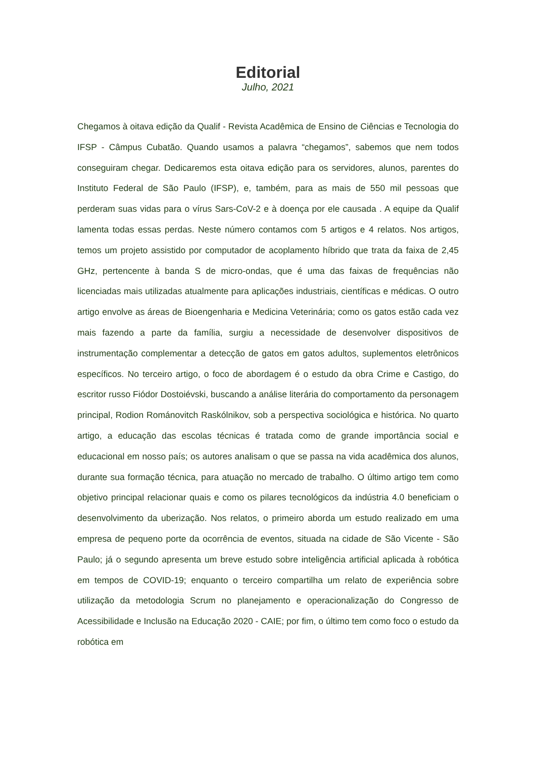Editorial
Julho, 2021
Chegamos à oitava edição da Qualif - Revista Acadêmica de Ensino de Ciências e Tecnologia do IFSP - Câmpus Cubatão. Quando usamos a palavra “chegamos”, sabemos que nem todos conseguiram chegar. Dedicaremos esta oitava edição para os servidores, alunos, parentes do Instituto Federal de São Paulo (IFSP), e, também, para as mais de 550 mil pessoas que perderam suas vidas para o vírus Sars-CoV-2 e à doença por ele causada . A equipe da Qualif lamenta todas essas perdas. Neste número contamos com 5 artigos e 4 relatos. Nos artigos, temos um projeto assistido por computador de acoplamento híbrido que trata da faixa de 2,45 GHz, pertencente à banda S de micro-ondas, que é uma das faixas de frequências não licenciadas mais utilizadas atualmente para aplicações industriais, científicas e médicas. O outro artigo envolve as áreas de Bioengenharia e Medicina Veterinária; como os gatos estão cada vez mais fazendo a parte da família, surgiu a necessidade de desenvolver dispositivos de instrumentação complementar a detecção de gatos em gatos adultos, suplementos eletrônicos específicos. No terceiro artigo, o foco de abordagem é o estudo da obra Crime e Castigo, do escritor russo Fiódor Dostoiévski, buscando a análise literária do comportamento da personagem principal, Rodion Románovitch Raskólnikov, sob a perspectiva sociológica e histórica. No quarto artigo, a educação das escolas técnicas é tratada como de grande importância social e educacional em nosso país; os autores analisam o que se passa na vida acadêmica dos alunos, durante sua formação técnica, para atuação no mercado de trabalho. O último artigo tem como objetivo principal relacionar quais e como os pilares tecnológicos da indústria 4.0 beneficiam o desenvolvimento da uberização. Nos relatos, o primeiro aborda um estudo realizado em uma empresa de pequeno porte da ocorrência de eventos, situada na cidade de São Vicente - São Paulo; já o segundo apresenta um breve estudo sobre inteligência artificial aplicada à robótica em tempos de COVID-19; enquanto o terceiro compartilha um relato de experiência sobre utilização da metodologia Scrum no planejamento e operacionalização do Congresso de Acessibilidade e Inclusão na Educação 2020 - CAIE; por fim, o último tem como foco o estudo da robótica em